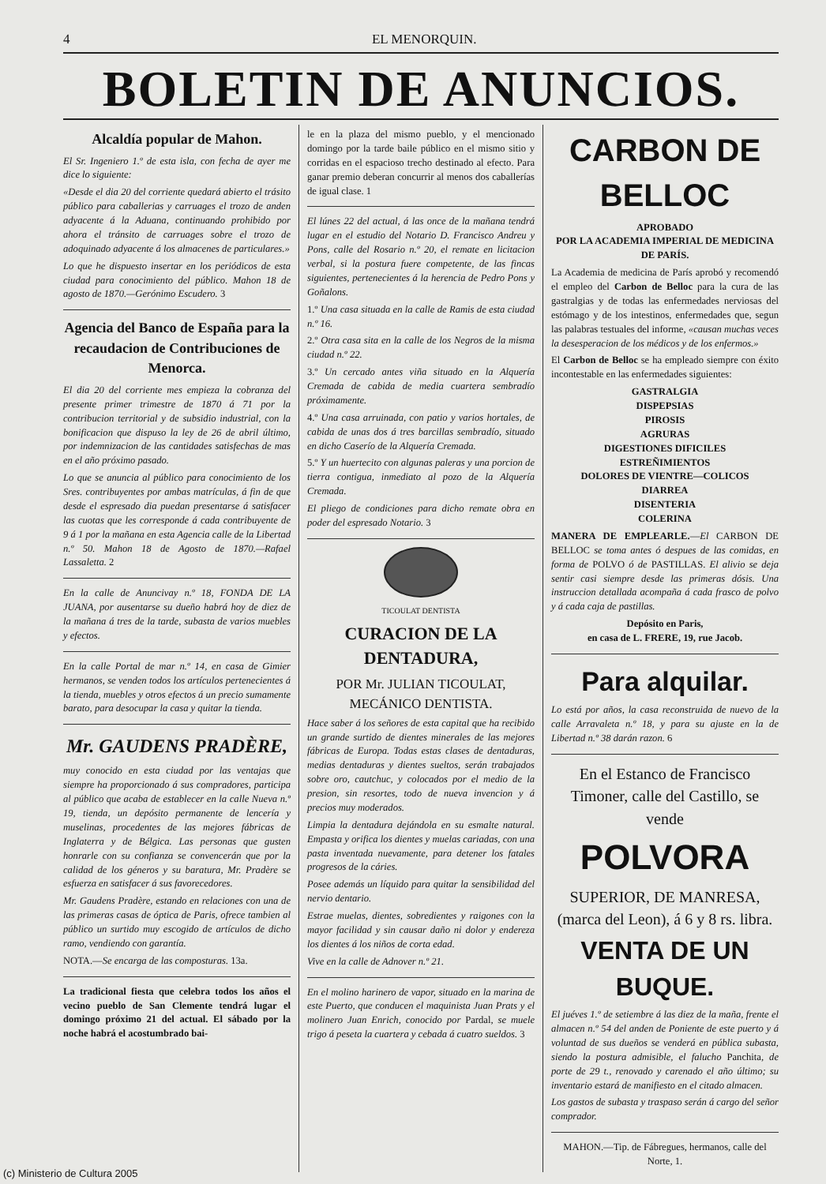4 EL MENORQUIN.
BOLETIN DE ANUNCIOS.
Alcaldía popular de Mahon.
El Sr. Ingeniero 1.º de esta isla, con fecha de ayer me dice lo siguiente:
«Desde el dia 20 del corriente quedará abierto el trásito público para caballerias y carruages el trozo de anden adyacente á la Aduana, continuando prohibido por ahora el tránsito de carruages sobre el trozo de adoquinado adyacente á los almacenes de particulares.»
Lo que he dispuesto insertar en los periódicos de esta ciudad para conocimiento del público. Mahon 18 de agosto de 1870.—Gerónimo Escudero. 3
Agencia del Banco de España para la recaudacion de Contribuciones de Menorca.
El dia 20 del corriente mes empieza la cobranza del presente primer trimestre de 1870 á 71 por la contribucion territorial y de subsidio industrial, con la bonificacion que dispuso la ley de 26 de abril último, por indemnizacion de las cantidades satisfechas de mas en el año próximo pasado.
Lo que se anuncia al público para conocimiento de los Sres. contribuyentes por ambas matrículas, á fin de que desde el espresado dia puedan presentarse á satisfacer las cuotas que les corresponde á cada contribuyente de 9 á 1 por la mañana en esta Agencia calle de la Libertad n.º 50. Mahon 18 de Agosto de 1870.—Rafael Lassaletta. 2
En la calle de Anuncivay n.º 18, FONDA DE LA JUANA, por ausentarse su dueño habrá hoy de diez de la mañana á tres de la tarde, subasta de varios muebles y efectos.
En la calle Portal de mar n.º 14, en casa de Gimier hermanos, se venden todos los artículos pertenecientes á la tienda, muebles y otros efectos á un precio sumamente barato, para desocupar la casa y quitar la tienda.
Mr. GAUDENS PRADÈRE,
muy conocido en esta ciudad por las ventajas que siempre ha proporcionado á sus compradores, participa al público que acaba de establecer en la calle Nueva n.º 19, tienda, un depósito permanente de lencería y muselinas, procedentes de las mejores fábricas de Inglaterra y de Bélgica. Las personas que gusten honrarle con su confianza se convencerán que por la calidad de los géneros y su baratura, Mr. Pradère se esfuerza en satisfacer á sus favorecedores.
Mr. Gaudens Pradère, estando en relaciones con una de las primeras casas de óptica de Paris, ofrece tambien al público un surtido muy escogido de artículos de dicho ramo, vendiendo con garantía.
NOTA.—Se encarga de las composturas. 13a.
La tradicional fiesta que celebra todos los años el vecino pueblo de San Clemente tendrá lugar el domingo próximo 21 del actual. El sábado por la noche habrá el acostumbrado bai-
le en la plaza del mismo pueblo, y el mencionado domingo por la tarde baile público en el mismo sitio y corridas en el espacioso trecho destinado al efecto. Para ganar premio deberan concurrir al menos dos caballerías de igual clase. 1
El lúnes 22 del actual, á las once de la mañana tendrá lugar en el estudio del Notario D. Francisco Andreu y Pons, calle del Rosario n.º 20, el remate en licitacion verbal, si la postura fuere competente, de las fincas siguientes, pertenecientes á la herencia de Pedro Pons y Goñalons.
1.º Una casa situada en la calle de Ramis de esta ciudad n.º 16.
2.º Otra casa sita en la calle de los Negros de la misma ciudad n.º 22.
3.º Un cercado antes viña situado en la Alquería Cremada de cabida de media cuartera sembradío próximamente.
4.º Una casa arruinada, con patio y varios hortales, de cabida de unas dos á tres barcillas sembradío, situado en dicho Caserío de la Alquería Cremada.
5.º Y un huertecito con algunas paleras y una porcion de tierra contigua, inmediato al pozo de la Alquería Cremada.
El pliego de condiciones para dicho remate obra en poder del espresado Notario. 3
TICOULAT DENTISTA
CURACION DE LA DENTADURA,
POR Mr. JULIAN TICOULAT,
MECÁNICO DENTISTA.
Hace saber á los señores de esta capital que ha recibido un grande surtido de dientes minerales de las mejores fábricas de Europa. Todas estas clases de dentaduras, medias dentaduras y dientes sueltos, serán trabajados sobre oro, cautchuc, y colocados por el medio de la presion, sin resortes, todo de nueva invencion y á precios muy moderados.
Limpia la dentadura dejándola en su esmalte natural. Empasta y orifica los dientes y muelas cariadas, con una pasta inventada nuevamente, para detener los fatales progresos de la cáries.
Posee además un líquido para quitar la sensibilidad del nervio dentario.
Estrae muelas, dientes, sobredientes y raigones con la mayor facilidad y sin causar daño ni dolor y endereza los dientes á los niños de corta edad.
Vive en la calle de Adnover n.º 21.
En el molino harinero de vapor, situado en la marina de este Puerto, que conducen el maquinista Juan Prats y el molinero Juan Enrich, conocido por Pardal, se muele trigo á peseta la cuartera y cebada á cuatro sueldos. 3
CARBON DE BELLOC
APROBADO
POR LA ACADEMIA IMPERIAL DE MEDICINA DE PARÍS.
La Academia de medicina de París aprobó y recomendó el empleo del Carbon de Belloc para la cura de las gastralgias y de todas las enfermedades nerviosas del estómago y de los intestinos, enfermedades que, segun las palabras testuales del informe, «causan muchas veces la desesperacion de los médicos y de los enfermos.»
El Carbon de Belloc se ha empleado siempre con éxito incontestable en las enfermedades siguientes:
GASTRALGIA
DISPEPSIAS
PIROSIS
AGRURAS
DIGESTIONES DIFICILES
ESTREÑIMIENTOS
DOLORES DE VIENTRE—COLICOS
DIARREA
DISENTERIA
COLERINA
MANERA DE EMPLEARLE.—El CARBON DE BELLOC se toma antes ó despues de las comidas, en forma de POLVO ó de PASTILLAS. El alivio se deja sentir casi siempre desde las primeras dósis. Una instruccion detallada acompaña á cada frasco de polvo y á cada caja de pastillas.
Depósito en Paris,
en casa de L. FRERE, 19, rue Jacob.
Para alquilar.
Lo está por años, la casa reconstruida de nuevo de la calle Arravaleta n.º 18, y para su ajuste en la de Libertad n.º 38 darán razon. 6
En el Estanco de Francisco Timoner, calle del Castillo, se vende
POLVORA
SUPERIOR, DE MANRESA, (marca del Leon), á 6 y 8 rs. libra.
VENTA DE UN BUQUE.
El juéves 1.º de setiembre á las diez de la maña, frente el almacen n.º 54 del anden de Poniente de este puerto y á voluntad de sus dueños se venderá en pública subasta, siendo la postura admisible, el falucho Panchita, de porte de 29 t., renovado y carenado el año último; su inventario estará de manifiesto en el citado almacen.
Los gastos de subasta y traspaso serán á cargo del señor comprador.
MAHON.—Tip. de Fábregues, hermanos, calle del Norte, 1.
(c) Ministerio de Cultura 2005